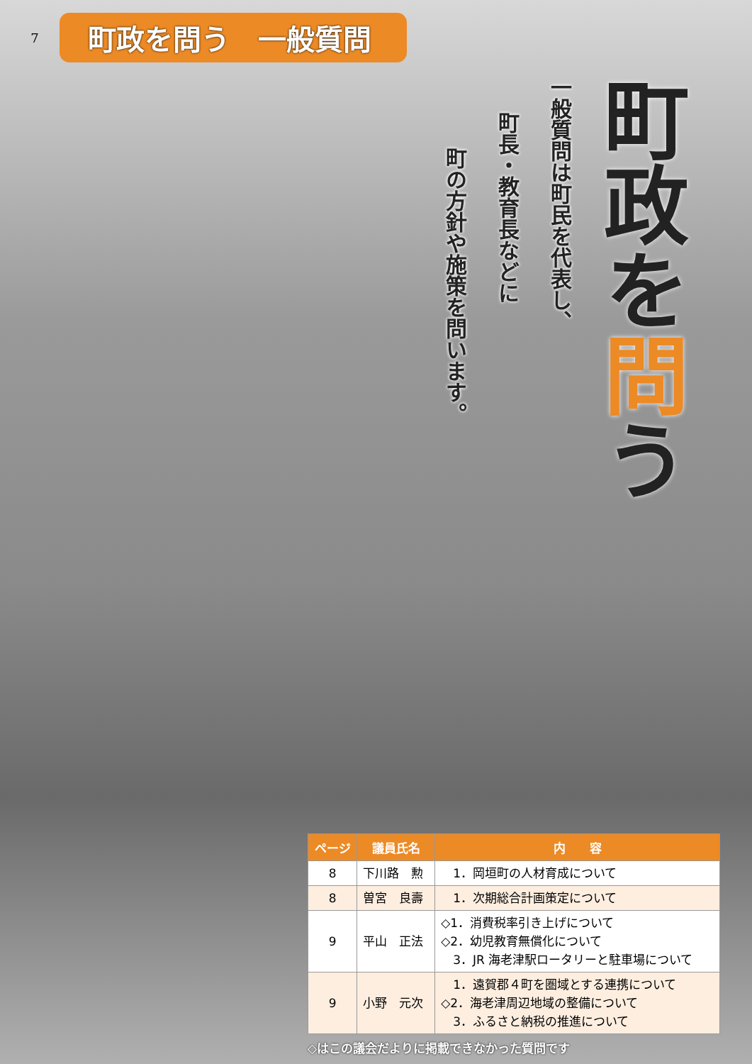7
町政を問う　一般質問
町政を問う
一般質問は町民を代表し、
町長・教育長などに
町の方針や施策を問います。
| ページ | 議員氏名 | 内 容 |
| --- | --- | --- |
| 8 | 下川路 勲 | 1．岡垣町の人材育成について |
| 8 | 曽宮 良壽 | 1．次期総合計画策定について |
| 9 | 平山 正法 | ◇1．消費税率引き上げについて ◇2．幼児教育無償化について 3．JR 海老津駅ロータリーと駐車場について |
| 9 | 小野 元次 | 1．遠賀郡４町を圏域とする連携について ◇2．海老津周辺地域の整備について 3．ふるさと納税の推進について |
◇はこの議会だよりに掲載できなかった質問です